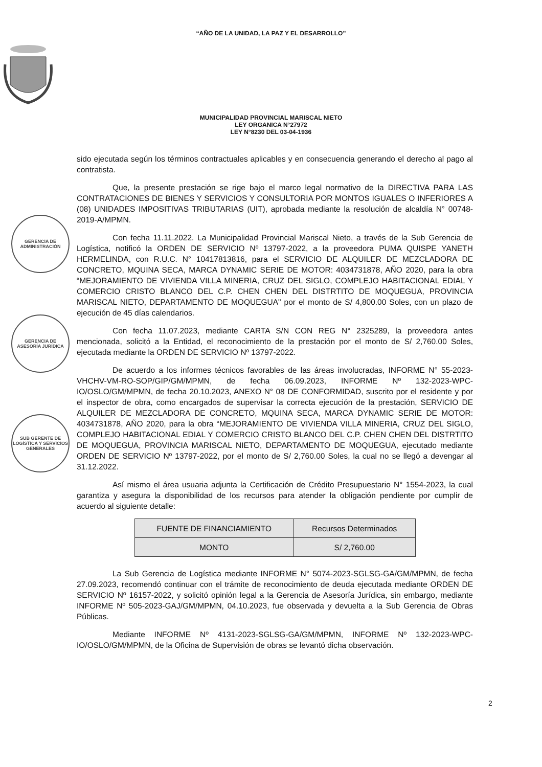“AÑO DE LA UNIDAD, LA PAZ Y EL DESARROLLO”
MUNICIPALIDAD PROVINCIAL MARISCAL NIETO
LEY ORGANICA N°27972
LEY N°8230 DEL 03-04-1936
GERENCIA DE ADMINISTRACIÓN
GERENCIA DE ASESORÍA JURÍDICA
SUB GERENTE DE LOGÍSTICA Y SERVICIOS GENERALES
sido ejecutada según los términos contractuales aplicables y en consecuencia generando el derecho al pago al contratista.
Que, la presente prestación se rige bajo el marco legal normativo de la DIRECTIVA PARA LAS CONTRATACIONES DE BIENES Y SERVICIOS Y CONSULTORIA POR MONTOS IGUALES O INFERIORES A (08) UNIDADES IMPOSITIVAS TRIBUTARIAS (UIT), aprobada mediante la resolución de alcaldía N° 00748-2019-A/MPMN.
Con fecha 11.11.2022. La Municipalidad Provincial Mariscal Nieto, a través de la Sub Gerencia de Logística, notificó la ORDEN DE SERVICIO Nº 13797-2022, a la proveedora PUMA QUISPE YANETH HERMELINDA, con R.U.C. N° 10417813816, para el SERVICIO DE ALQUILER DE MEZCLADORA DE CONCRETO, MQUINA SECA, MARCA DYNAMIC SERIE DE MOTOR: 4034731878, AÑO 2020, para la obra “MEJORAMIENTO DE VIVIENDA VILLA MINERIA, CRUZ DEL SIGLO, COMPLEJO HABITACIONAL EDIAL Y COMERCIO CRISTO BLANCO DEL C.P. CHEN CHEN DEL DISTRTITO DE MOQUEGUA, PROVINCIA MARISCAL NIETO, DEPARTAMENTO DE MOQUEGUA" por el monto de S/ 4,800.00 Soles, con un plazo de ejecución de 45 días calendarios.
Con fecha 11.07.2023, mediante CARTA S/N CON REG N° 2325289, la proveedora antes mencionada, solicitó a la Entidad, el reconocimiento de la prestación por el monto de S/ 2,760.00 Soles, ejecutada mediante la ORDEN DE SERVICIO Nº 13797-2022.
De acuerdo a los informes técnicos favorables de las áreas involucradas, INFORME N° 55-2023-VHCHV-VM-RO-SOP/GIP/GM/MPMN, de fecha 06.09.2023, INFORME Nº 132-2023-WPC-IO/OSLO/GM/MPMN, de fecha 20.10.2023, ANEXO N° 08 DE CONFORMIDAD, suscrito por el residente y por el inspector de obra, como encargados de supervisar la correcta ejecución de la prestación, SERVICIO DE ALQUILER DE MEZCLADORA DE CONCRETO, MQUINA SECA, MARCA DYNAMIC SERIE DE MOTOR: 4034731878, AÑO 2020, para la obra “MEJORAMIENTO DE VIVIENDA VILLA MINERIA, CRUZ DEL SIGLO, COMPLEJO HABITACIONAL EDIAL Y COMERCIO CRISTO BLANCO DEL C.P. CHEN CHEN DEL DISTRTITO DE MOQUEGUA, PROVINCIA MARISCAL NIETO, DEPARTAMENTO DE MOQUEGUA, ejecutado mediante ORDEN DE SERVICIO Nº 13797-2022, por el monto de S/ 2,760.00 Soles, la cual no se llegó a devengar al 31.12.2022.
Así mismo el área usuaria adjunta la Certificación de Crédito Presupuestario N° 1554-2023, la cual garantiza y asegura la disponibilidad de los recursos para atender la obligación pendiente por cumplir de acuerdo al siguiente detalle:
| FUENTE DE FINANCIAMIENTO | Recursos Determinados |
| MONTO | S/ 2,760.00 |
La Sub Gerencia de Logística mediante INFORME N° 5074-2023-SGLSG-GA/GM/MPMN, de fecha 27.09.2023, recomendó continuar con el trámite de reconocimiento de deuda ejecutada mediante ORDEN DE SERVICIO Nº 16157-2022, y solicitó opinión legal a la Gerencia de Asesoría Jurídica, sin embargo, mediante INFORME Nº 505-2023-GAJ/GM/MPMN, 04.10.2023, fue observada y devuelta a la Sub Gerencia de Obras Públicas.
Mediante INFORME Nº 4131-2023-SGLSG-GA/GM/MPMN, INFORME Nº 132-2023-WPC-IO/OSLO/GM/MPMN, de la Oficina de Supervisión de obras se levantó dicha observación.
2